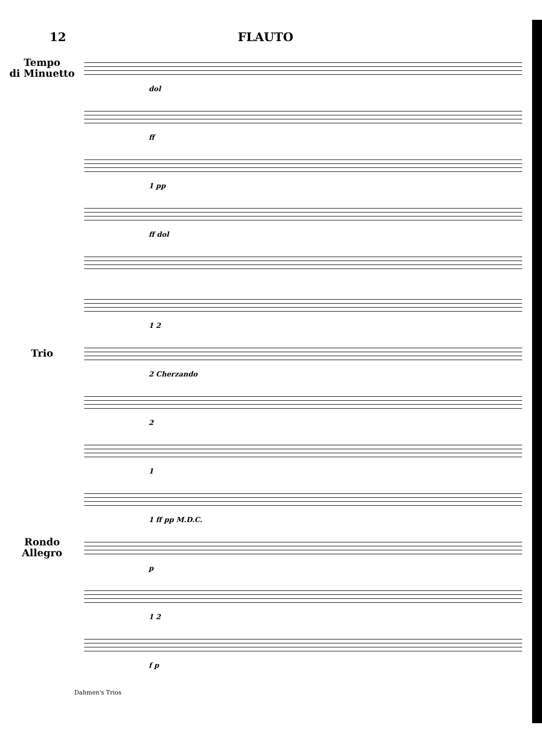12 FLAUTO
Tempo
di Minuetto
dol
ff
1 pp
ff dol
1 2
Trio
2 Cherzando
2
1
1 ff pp M.D.C.
Rondo
Allegro
p
1 2
f p
Dahmen's Trios